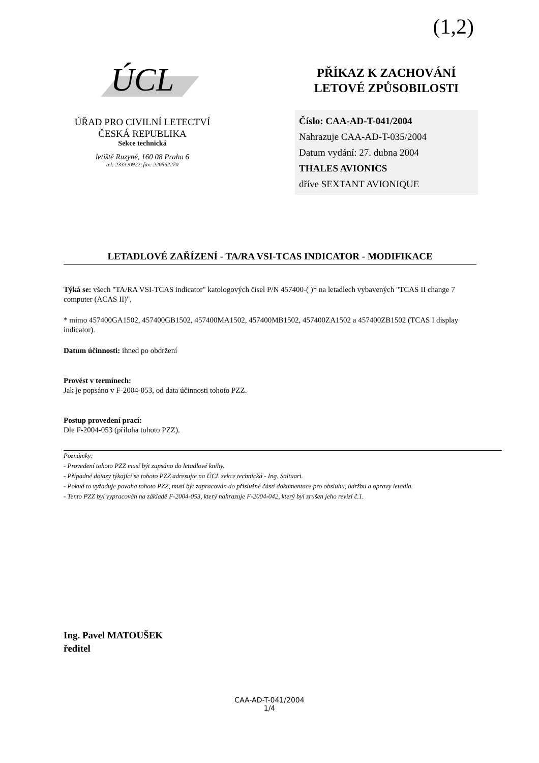(1,2)
ÚCL
ÚŘAD PRO CIVILNÍ LETECTVÍ
ČESKÁ REPUBLIKA
Sekce technická
letiště Ruzyně, 160 08 Praha 6
tel: 233320922, fax: 220562270
PŘÍKAZ K ZACHOVÁNÍ
LETOVÉ ZPŮSOBILOSTI
Číslo: CAA-AD-T-041/2004
Nahrazuje CAA-AD-T-035/2004
Datum vydání: 27. dubna 2004
THALES AVIONICS
dříve SEXTANT AVIONIQUE
LETADLOVÉ ZAŘÍZENÍ - TA/RA VSI-TCAS INDICATOR - MODIFIKACE
Týká se: všech "TA/RA VSI-TCAS indicator" katologových čísel P/N 457400-( )* na letadlech vybavených "TCAS II change 7 computer (ACAS II)",
* mimo 457400GA1502, 457400GB1502, 457400MA1502, 457400MB1502, 457400ZA1502 a 457400ZB1502 (TCAS I display indicator).
Datum účinnosti: ihned po obdržení
Provést v termínech:
Jak je popsáno v F-2004-053, od data účinnosti tohoto PZZ.
Postup provedení prací:
Dle F-2004-053 (příloha tohoto PZZ).
Poznámky:
- Provedení tohoto PZZ musí být zapsáno do letadlové knihy.
- Případné dotazy týkající se tohoto PZZ adresujte na ÚCL sekce technická - Ing. Saltuari.
- Pokud to vyžaduje povaha tohoto PZZ, musí být zapracován do příslušné části dokumentace pro obsluhu, údržbu a opravy letadla.
- Tento PZZ byl vypracován na základě F-2004-053, který nahrazuje F-2004-042, který byl zrušen jeho revizí č.1.
Ing. Pavel MATOUŠEK
ředitel
CAA-AD-T-041/2004
1/4